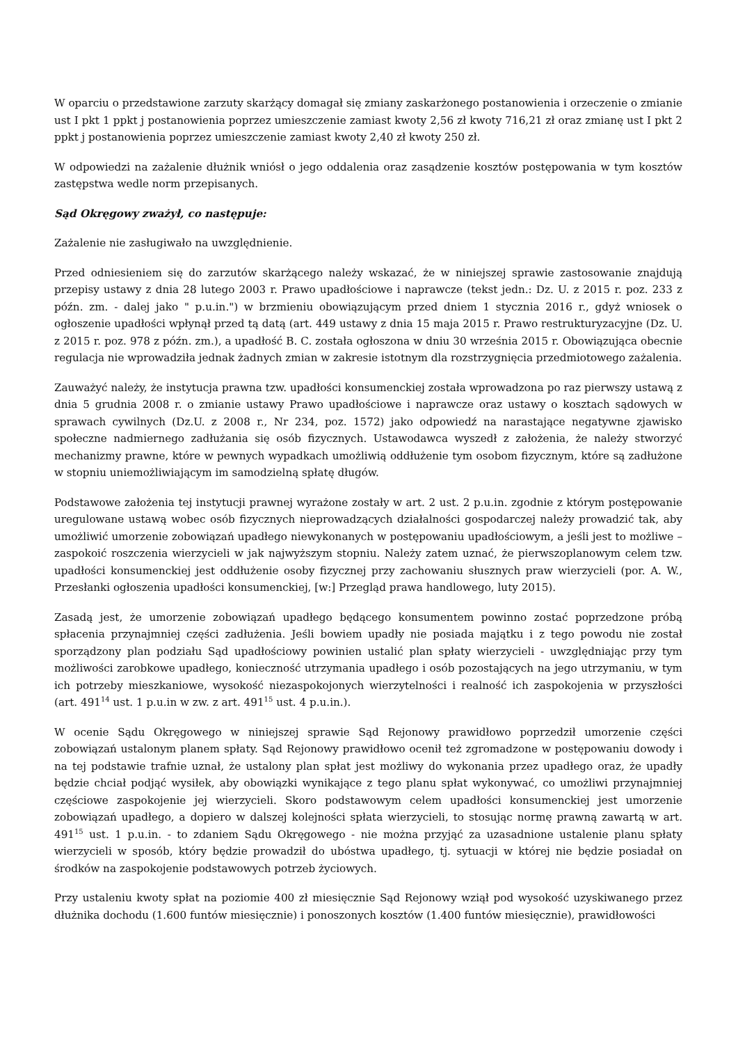W oparciu o przedstawione zarzuty skarżący domagał się zmiany zaskarżonego postanowienia i orzeczenie o zmianie ust I pkt 1 ppkt j postanowienia poprzez umieszczenie zamiast kwoty 2,56 zł kwoty 716,21 zł oraz zmianę ust I pkt 2 ppkt j postanowienia poprzez umieszczenie zamiast kwoty 2,40 zł kwoty 250 zł.
W odpowiedzi na zażalenie dłużnik wniósł o jego oddalenia oraz zasądzenie kosztów postępowania w tym kosztów zastępstwa wedle norm przepisanych.
Sąd Okręgowy zważył, co następuje:
Zażalenie nie zasługiwało na uwzględnienie.
Przed odniesieniem się do zarzutów skarżącego należy wskazać, że w niniejszej sprawie zastosowanie znajdują przepisy ustawy z dnia 28 lutego 2003 r. Prawo upadłościowe i naprawcze (tekst jedn.: Dz. U. z 2015 r. poz. 233 z późn. zm. - dalej jako " p.u.in.") w brzmieniu obowiązującym przed dniem 1 stycznia 2016 r., gdyż wniosek o ogłoszenie upadłości wpłynął przed tą datą (art. 449 ustawy z dnia 15 maja 2015 r. Prawo restrukturyzacyjne (Dz. U. z 2015 r. poz. 978 z późn. zm.), a upadłość B. C. została ogłoszona w dniu 30 września 2015 r. Obowiązująca obecnie regulacja nie wprowadziła jednak żadnych zmian w zakresie istotnym dla rozstrzygnięcia przedmiotowego zażalenia.
Zauważyć należy, że instytucja prawna tzw. upadłości konsumenckiej została wprowadzona po raz pierwszy ustawą z dnia 5 grudnia 2008 r. o zmianie ustawy Prawo upadłościowe i naprawcze oraz ustawy o kosztach sądowych w sprawach cywilnych (Dz.U. z 2008 r., Nr 234, poz. 1572) jako odpowiedź na narastające negatywne zjawisko społeczne nadmiernego zadłużania się osób fizycznych. Ustawodawca wyszedł z założenia, że należy stworzyć mechanizmy prawne, które w pewnych wypadkach umożliwią oddłużenie tym osobom fizycznym, które są zadłużone w stopniu uniemożliwiającym im samodzielną spłatę długów.
Podstawowe założenia tej instytucji prawnej wyrażone zostały w art. 2 ust. 2 p.u.in. zgodnie z którym postępowanie uregulowane ustawą wobec osób fizycznych nieprowadzących działalności gospodarczej należy prowadzić tak, aby umożliwić umorzenie zobowiązań upadłego niewykonanych w postępowaniu upadłościowym, a jeśli jest to możliwe – zaspokoić roszczenia wierzycieli w jak najwyższym stopniu. Należy zatem uznać, że pierwszoplanowym celem tzw. upadłości konsumenckiej jest oddłużenie osoby fizycznej przy zachowaniu słusznych praw wierzycieli (por. A. W., Przesłanki ogłoszenia upadłości konsumenckiej, [w:] Przegląd prawa handlowego, luty 2015).
Zasadą jest, że umorzenie zobowiązań upadłego będącego konsumentem powinno zostać poprzedzone próbą spłacenia przynajmniej części zadłużenia. Jeśli bowiem upadły nie posiada majątku i z tego powodu nie został sporządzony plan podziału Sąd upadłościowy powinien ustalić plan spłaty wierzycieli - uwzględniając przy tym możliwości zarobkowe upadłego, konieczność utrzymania upadłego i osób pozostających na jego utrzymaniu, w tym ich potrzeby mieszkaniowe, wysokość niezaspokojonych wierzytelności i realność ich zaspokojenia w przyszłości (art. 491<sup>14</sup> ust. 1 p.u.in w zw. z art. 491<sup>15</sup> ust. 4 p.u.in.).
W ocenie Sądu Okręgowego w niniejszej sprawie Sąd Rejonowy prawidłowo poprzedził umorzenie części zobowiązań ustalonym planem spłaty. Sąd Rejonowy prawidłowo ocenił też zgromadzone w postępowaniu dowody i na tej podstawie trafnie uznał, że ustalony plan spłat jest możliwy do wykonania przez upadłego oraz, że upadły będzie chciał podjąć wysiłek, aby obowiązki wynikające z tego planu spłat wykonywać, co umożliwi przynajmniej częściowe zaspokojenie jej wierzycieli. Skoro podstawowym celem upadłości konsumenckiej jest umorzenie zobowiązań upadłego, a dopiero w dalszej kolejności spłata wierzycieli, to stosując normę prawną zawartą w art. 491<sup>15</sup> ust. 1 p.u.in. - to zdaniem Sądu Okręgowego - nie można przyjąć za uzasadnione ustalenie planu spłaty wierzycieli w sposób, który będzie prowadził do ubóstwa upadłego, tj. sytuacji w której nie będzie posiadał on środków na zaspokojenie podstawowych potrzeb życiowych.
Przy ustaleniu kwoty spłat na poziomie 400 zł miesięcznie Sąd Rejonowy wziął pod wysokość uzyskiwanego przez dłużnika dochodu (1.600 funtów miesięcznie) i ponoszonych kosztów (1.400 funtów miesięcznie), prawidłowości